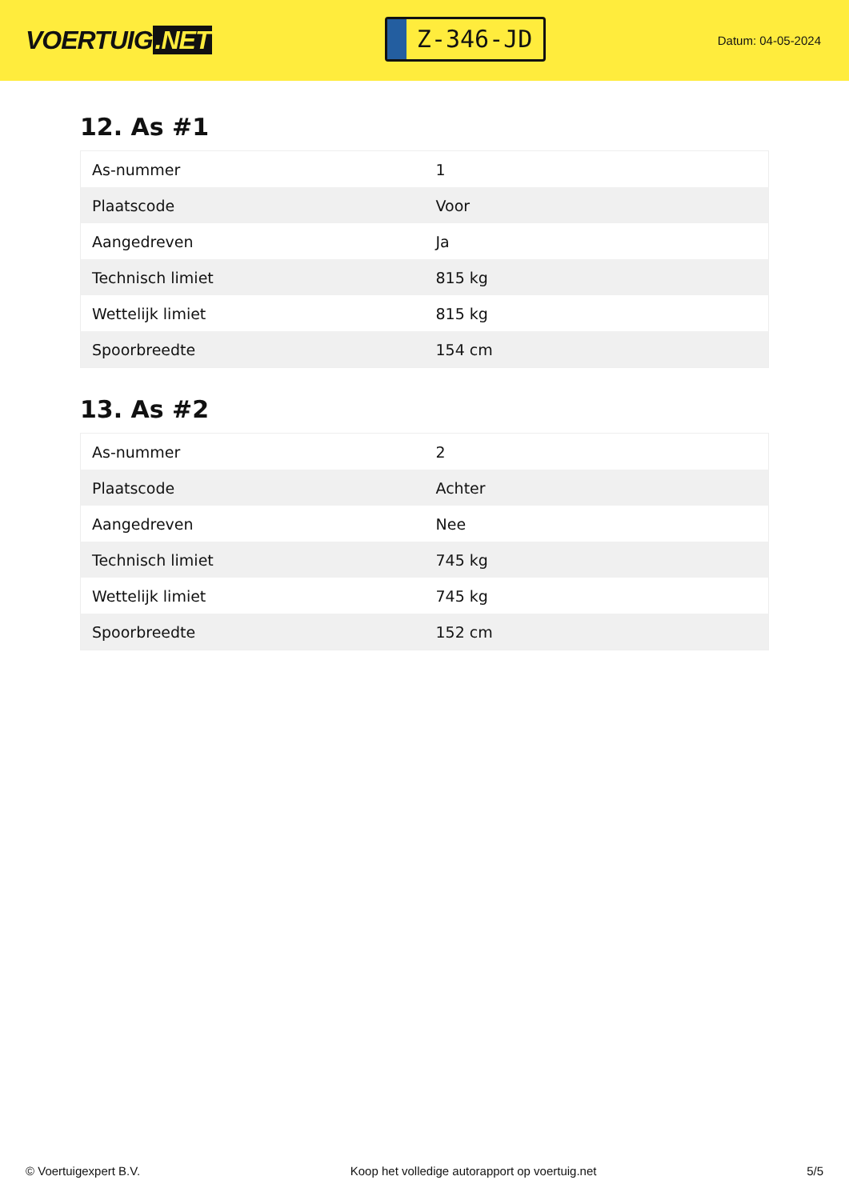VOERTUIG.NET
Z-346-JD
Datum: 04-05-2024
12. As #1
| As-nummer | 1 |
| Plaatscode | Voor |
| Aangedreven | Ja |
| Technisch limiet | 815 kg |
| Wettelijk limiet | 815 kg |
| Spoorbreedte | 154 cm |
13. As #2
| As-nummer | 2 |
| Plaatscode | Achter |
| Aangedreven | Nee |
| Technisch limiet | 745 kg |
| Wettelijk limiet | 745 kg |
| Spoorbreedte | 152 cm |
© Voertuigexpert B.V. Koop het volledige autorapport op voertuig.net 5/5